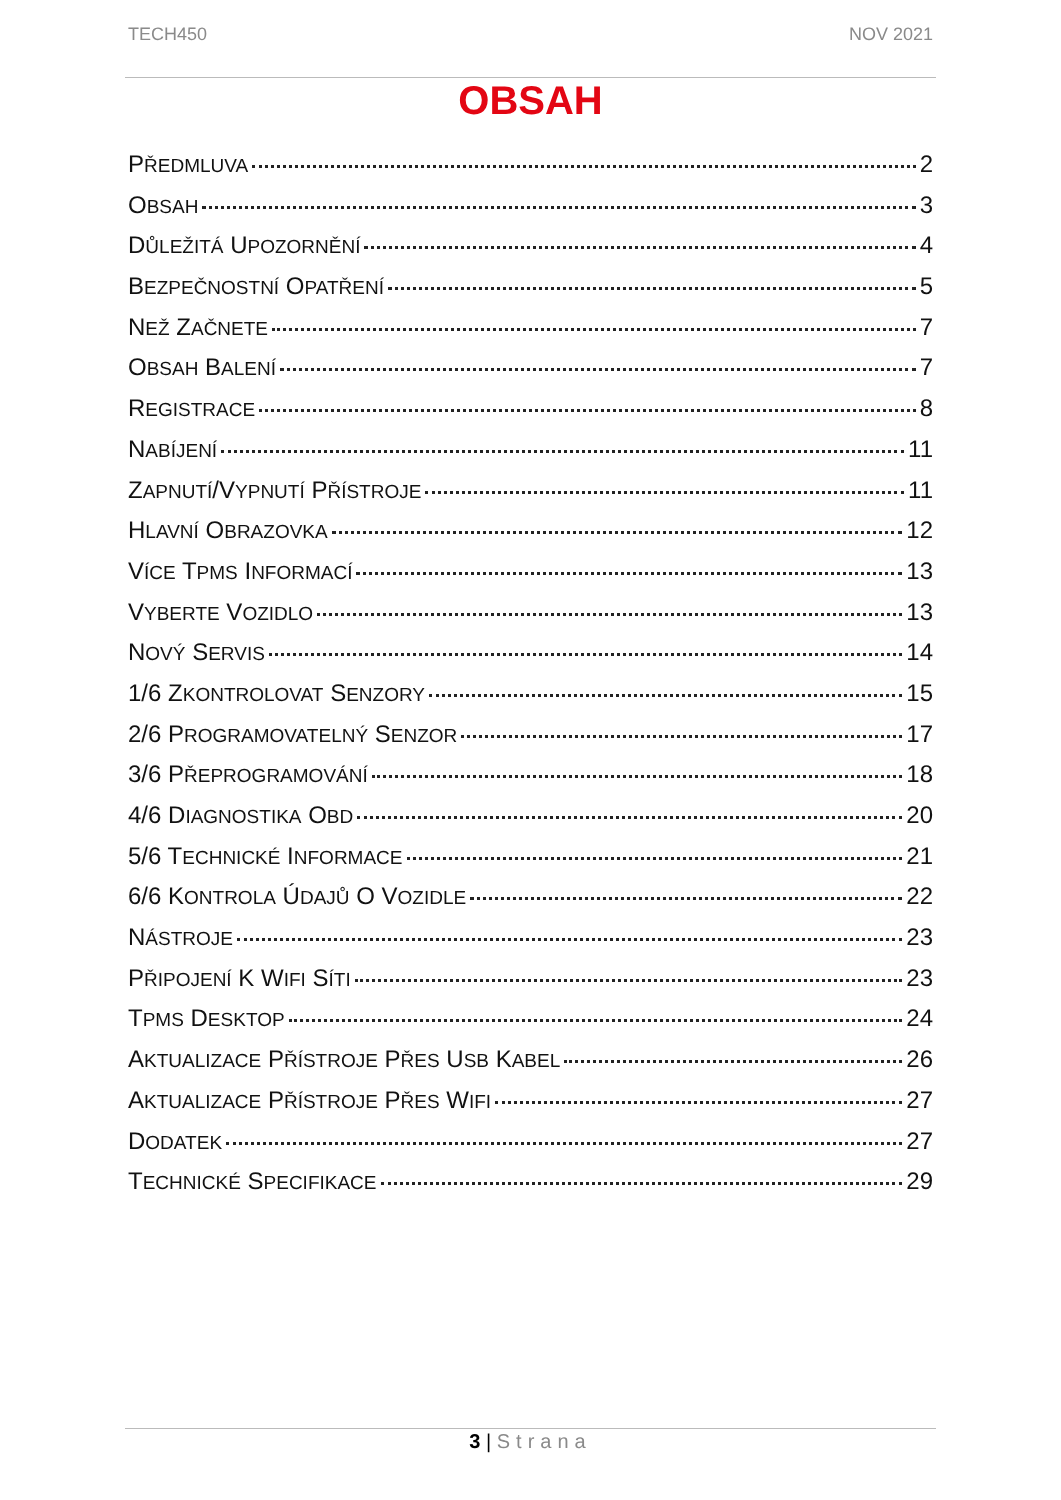TECH450 NOV 2021
OBSAH
PŘEDMLUVA 2
OBSAH 3
DŮLEŽITÁ UPOZORNĚNÍ 4
BEZPEČNOSTNÍ OPATŘENÍ 5
NEŽ ZAČNETE 7
OBSAH BALENÍ 7
REGISTRACE 8
NABÍJENÍ 11
ZAPNUTÍ/VYPNUTÍ PŘÍSTROJE 11
HLAVNÍ OBRAZOVKA 12
VÍCE TPMS INFORMACÍ 13
VYBERTE VOZIDLO 13
NOVÝ SERVIS 14
1/6 ZKONTROLOVAT SENZORY 15
2/6 PROGRAMOVATELNÝ SENZOR 17
3/6 PŘEPROGRAMOVÁNÍ 18
4/6 DIAGNOSTIKA OBD 20
5/6 TECHNICKÉ INFORMACE 21
6/6 KONTROLA ÚDAJŮ O VOZIDLE 22
NÁSTROJE 23
PŘIPOJENÍ K WIFI SÍTI 23
TPMS DESKTOP 24
AKTUALIZACE PŘÍSTROJE PŘES USB KABEL 26
AKTUALIZACE PŘÍSTROJE PŘES WIFI 27
DODATEK 27
TECHNICKÉ SPECIFIKACE 29
3 | Strana